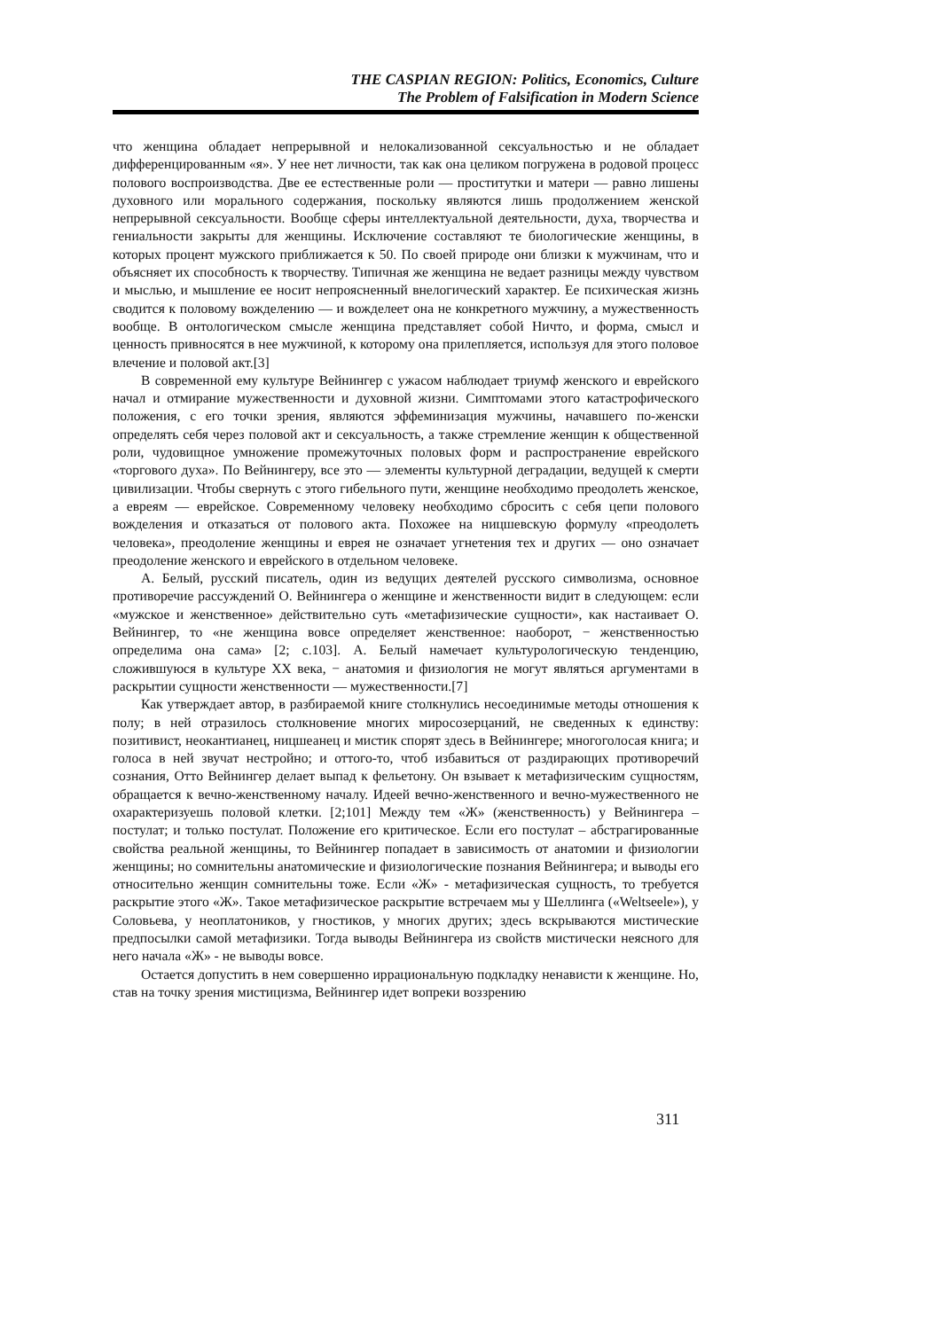THE CASPIAN REGION: Politics, Economics, Culture
The Problem of Falsification in Modern Science
что женщина обладает непрерывной и нелокализованной сексуальностью и не обладает дифференцированным «я». У нее нет личности, так как она целиком погружена в родовой процесс полового воспроизводства. Две ее естественные роли — проститутки и матери — равно лишены духовного или морального содержания, поскольку являются лишь продолжением женской непрерывной сексуальности. Вообще сферы интеллектуальной деятельности, духа, творчества и гениальности закрыты для женщины. Исключение составляют те биологические женщины, в которых процент мужского приближается к 50. По своей природе они близки к мужчинам, что и объясняет их способность к творчеству. Типичная же женщина не ведает разницы между чувством и мыслью, и мышление ее носит непроясненный внелогический характер. Ее психическая жизнь сводится к половому вожделению — и вожделеет она не конкретного мужчину, а мужественность вообще. В онтологическом смысле женщина представляет собой Ничто, и форма, смысл и ценность привносятся в нее мужчиной, к которому она прилепляется, используя для этого половое влечение и половой акт.[3]
В современной ему культуре Вейнингер с ужасом наблюдает триумф женского и еврейского начал и отмирание мужественности и духовной жизни. Симптомами этого катастрофического положения, с его точки зрения, являются эффеминизация мужчины, начавшего по-женски определять себя через половой акт и сексуальность, а также стремление женщин к общественной роли, чудовищное умножение промежуточных половых форм и распространение еврейского «торгового духа». По Вейнингеру, все это — элементы культурной деградации, ведущей к смерти цивилизации. Чтобы свернуть с этого гибельного пути, женщине необходимо преодолеть женское, а евреям — еврейское. Современному человеку необходимо сбросить с себя цепи полового вожделения и отказаться от полового акта. Похожее на ницшевскую формулу «преодолеть человека», преодоление женщины и еврея не означает угнетения тех и других — оно означает преодоление женского и еврейского в отдельном человеке.
А. Белый, русский писатель, один из ведущих деятелей русского символизма, основное противоречие рассуждений О. Вейнингера о женщине и женственности видит в следующем: если «мужское и женственное» действительно суть «метафизические сущности», как настаивает О. Вейнингер, то «не женщина вовсе определяет женственное: наоборот, − женственностью определима она сама» [2; с.103]. А. Белый намечает культурологическую тенденцию, сложившуюся в культуре XX века, − анатомия и физиология не могут являться аргументами в раскрытии сущности женственности — мужественности.[7]
Как утверждает автор, в разбираемой книге столкнулись несоединимые методы отношения к полу; в ней отразилось столкновение многих миросозерцаний, не сведенных к единству: позитивист, неокантианец, ницшеанец и мистик спорят здесь в Вейнингере; многоголосая книга; и голоса в ней звучат нестройно; и оттого-то, чтоб избавиться от раздирающих противоречий сознания, Отто Вейнингер делает выпад к фельетону. Он взывает к метафизическим сущностям, обращается к вечно-женственному началу. Идеей вечно-женственного и вечно-мужественного не охарактеризуешь половой клетки. [2;101] Между тем «Ж» (женственность) у Вейнингера – постулат; и только постулат. Положение его критическое. Если его постулат – абстрагированные свойства реальной женщины, то Вейнингер попадает в зависимость от анатомии и физиологии женщины; но сомнительны анатомические и физиологические познания Вейнингера; и выводы его относительно женщин сомнительны тоже. Если «Ж» - метафизическая сущность, то требуется раскрытие этого «Ж». Такое метафизическое раскрытие встречаем мы у Шеллинга («Weltseele»), у Соловьева, у неоплатоников, у гностиков, у многих других; здесь вскрываются мистические предпосылки самой метафизики. Тогда выводы Вейнингера из свойств мистически неясного для него начала «Ж» - не выводы вовсе.
Остается допустить в нем совершенно иррациональную подкладку ненависти к женщине. Но, став на точку зрения мистицизма, Вейнингер идет вопреки воззрению
311